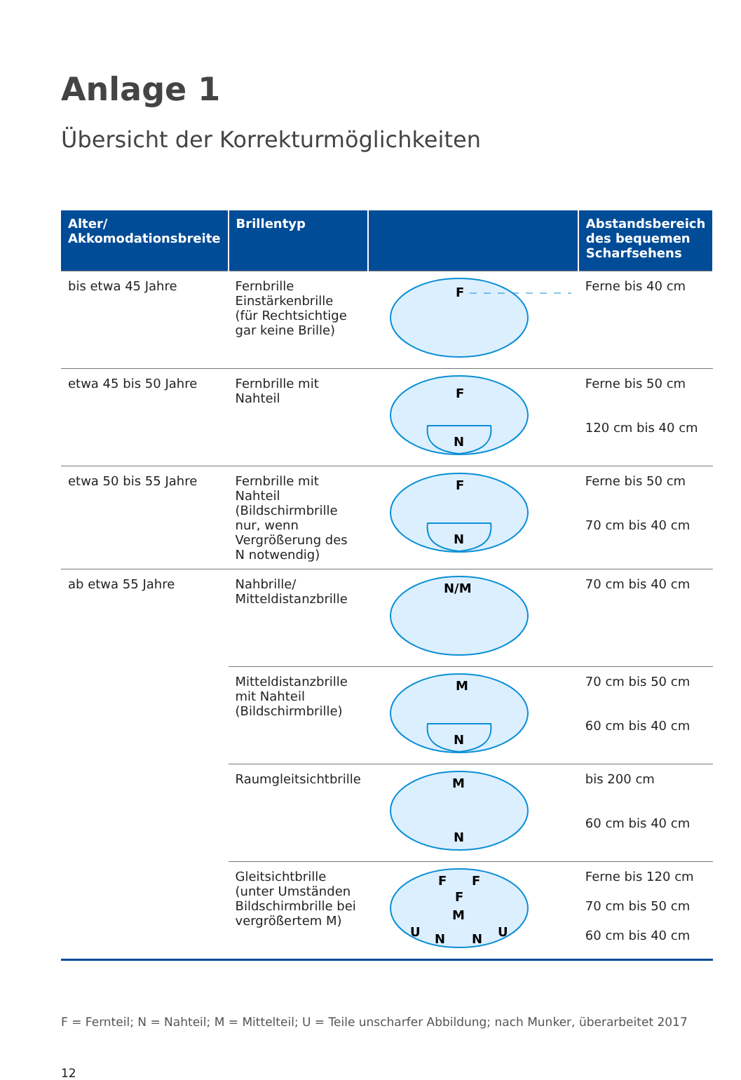Anlage 1
Übersicht der Korrekturmöglichkeiten
| Alter/ Akkomodationsbreite | Brillentyp | | Abstandsbereich des bequemen Scharfsehens |
| --- | --- | --- | --- |
| bis etwa 45 Jahre | Fernbrille Einstärkenbrille (für Rechtsichtige gar keine Brille) | F | Ferne bis 40 cm |
| etwa 45 bis 50 Jahre | Fernbrille mit Nahteil | F N | Ferne bis 50 cm 120 cm bis 40 cm |
| etwa 50 bis 55 Jahre | Fernbrille mit Nahteil (Bildschirmbrille nur, wenn Vergrößerung des N notwendig) | F N | Ferne bis 50 cm 70 cm bis 40 cm |
| ab etwa 55 Jahre | Nahbrille/ Mitteldistanzbrille | N/M | 70 cm bis 40 cm |
| | Mitteldistanzbrille mit Nahteil (Bildschirmbrille) | M N | 70 cm bis 50 cm 60 cm bis 40 cm |
| | Raumgleitsichtbrille | M N | bis 200 cm 60 cm bis 40 cm |
| | Gleitsichtbrille (unter Umständen Bildschirmbrille bei vergrößertem M) | F F F M U N N U | Ferne bis 120 cm 70 cm bis 50 cm 60 cm bis 40 cm |
F = Fernteil; N = Nahteil; M = Mittelteil; U = Teile unscharfer Abbildung; nach Munker, überarbeitet 2017
12